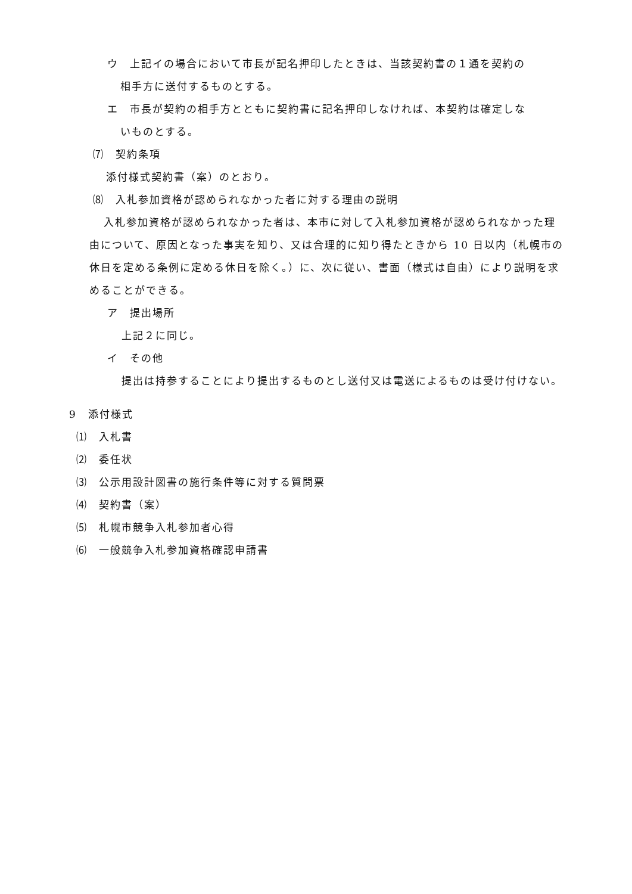ウ　上記イの場合において市長が記名押印したときは、当該契約書の１通を契約の
相手方に送付するものとする。
エ　市長が契約の相手方とともに契約書に記名押印しなければ、本契約は確定しな
いものとする。
⑺　契約条項
添付様式契約書（案）のとおり。
⑻　入札参加資格が認められなかった者に対する理由の説明
入札参加資格が認められなかった者は、本市に対して入札参加資格が認められなかった理由について、原因となった事実を知り、又は合理的に知り得たときから 10 日以内（札幌市の休日を定める条例に定める休日を除く。）に、次に従い、書面（様式は自由）により説明を求めることができる。
ア　提出場所
上記２に同じ。
イ　その他
提出は持参することにより提出するものとし送付又は電送によるものは受け付けない。
9　添付様式
⑴　入札書
⑵　委任状
⑶　公示用設計図書の施行条件等に対する質問票
⑷　契約書（案）
⑸　札幌市競争入札参加者心得
⑹　一般競争入札参加資格確認申請書